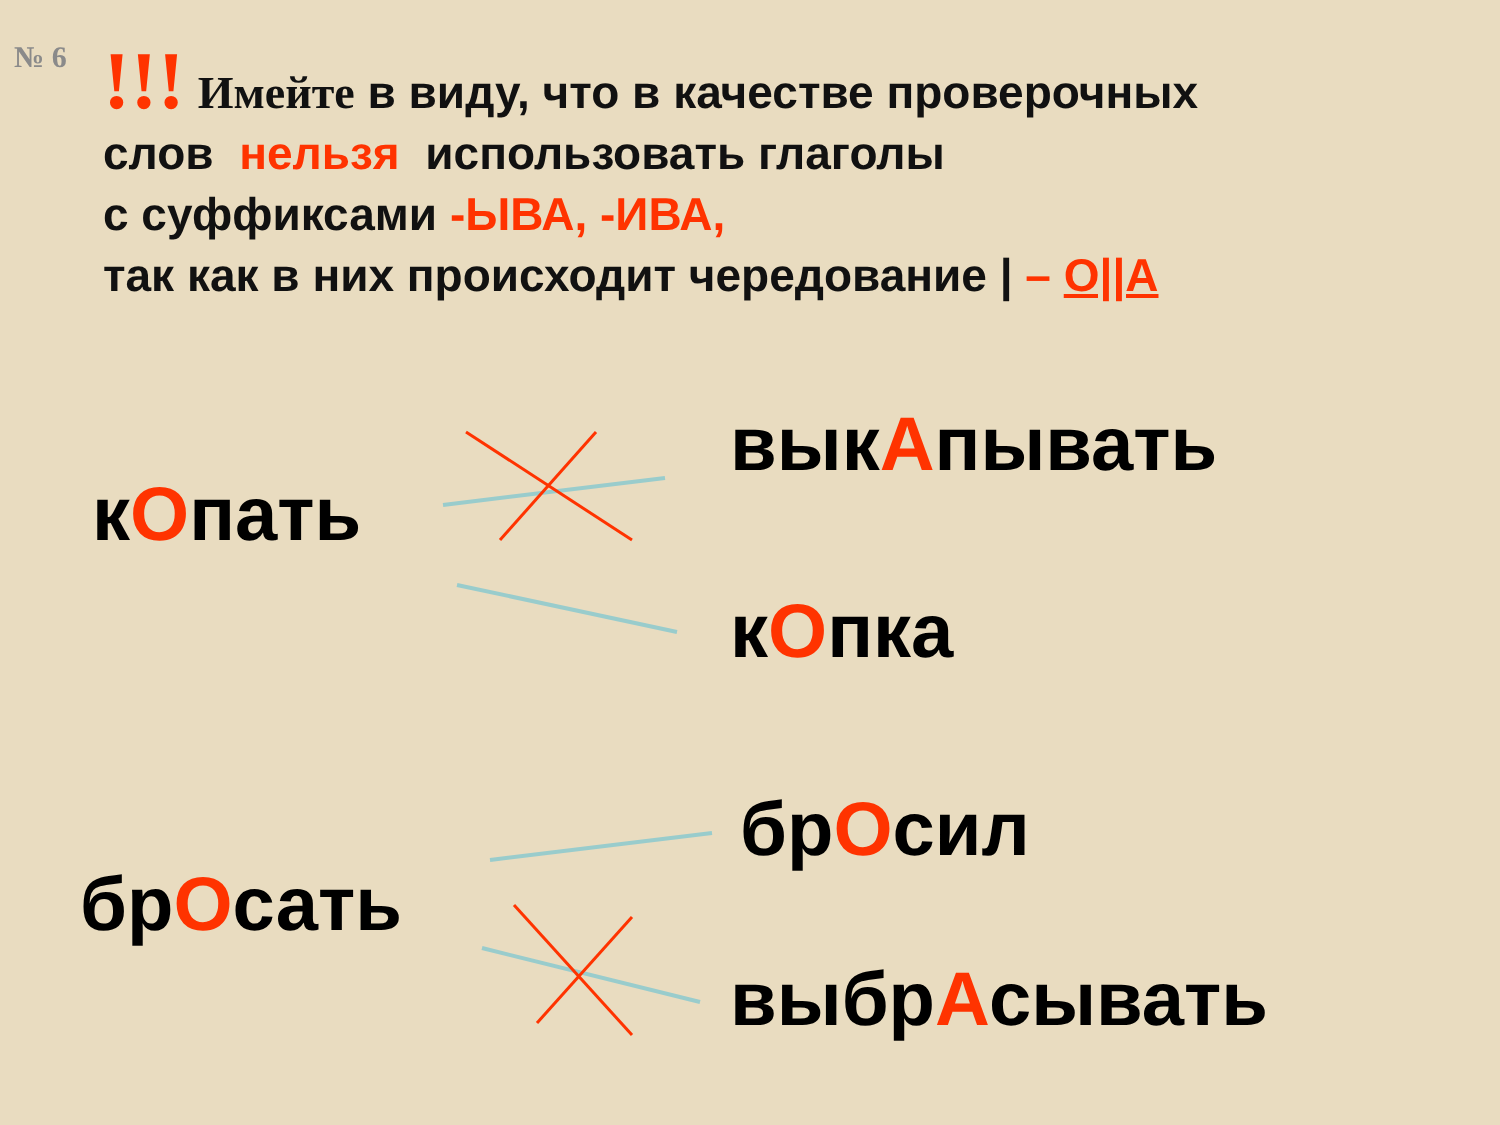№ 6
!!! Имейте в виду, что в качестве проверочных
слов нельзя использовать глаголы
с суффиксами -ЫВА, -ИВА,
так как в них происходит чередование | – О||А
кОпать
выкАпывать
кОпка
брОсил
брОсать
выбрАсывать